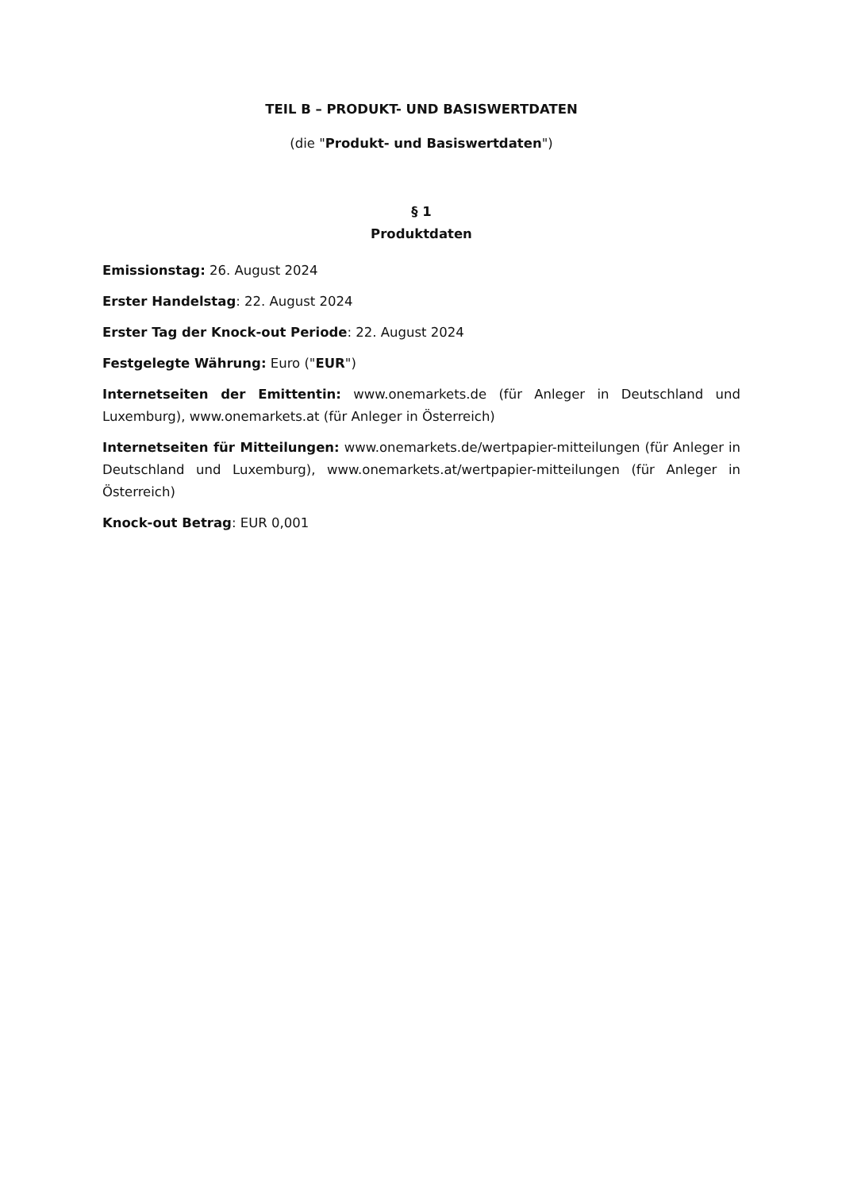TEIL B – PRODUKT- UND BASISWERTDATEN
(die "Produkt- und Basiswertdaten")
§ 1
Produktdaten
Emissionstag: 26. August 2024
Erster Handelstag: 22. August 2024
Erster Tag der Knock-out Periode: 22. August 2024
Festgelegte Währung: Euro ("EUR")
Internetseiten der Emittentin: www.onemarkets.de (für Anleger in Deutschland und Luxemburg), www.onemarkets.at (für Anleger in Österreich)
Internetseiten für Mitteilungen: www.onemarkets.de/wertpapier-mitteilungen (für Anleger in Deutschland und Luxemburg), www.onemarkets.at/wertpapier-mitteilungen (für Anleger in Österreich)
Knock-out Betrag: EUR 0,001